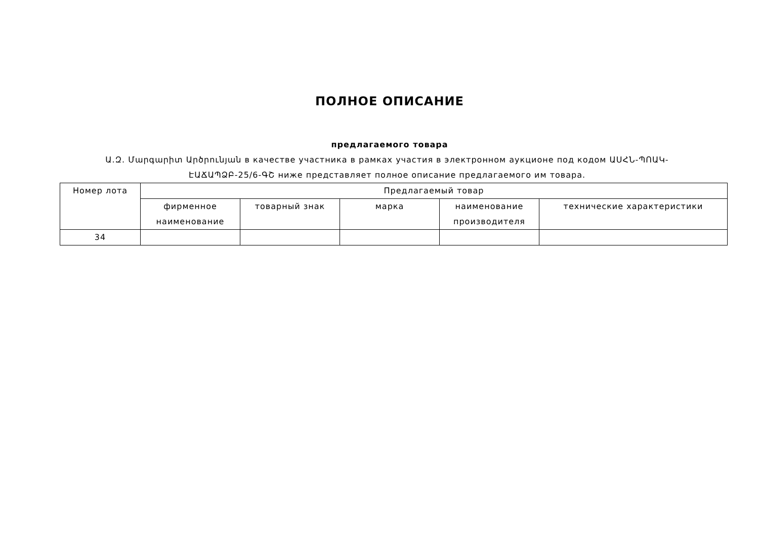ПОЛНОЕ ОПИСАНИЕ
предлагаемого товара
Ա.Զ. Մարգարիտ Արծրունյան в качестве участника в рамках участия в электронном аукционе под кодом ԱՍՀՆ-ՊՈԱԿ-ԷԱՃԱՊՁԲ-25/6-ԳՇ ниже представляет полное описание предлагаемого им товара.
| Номер лота | Предлагаемый товар | | | | |
| --- | --- | --- | --- | --- | --- |
| | фирменное наименование | товарный знак | марка | наименование производителя | технические характеристики |
| 34 | | | | | |